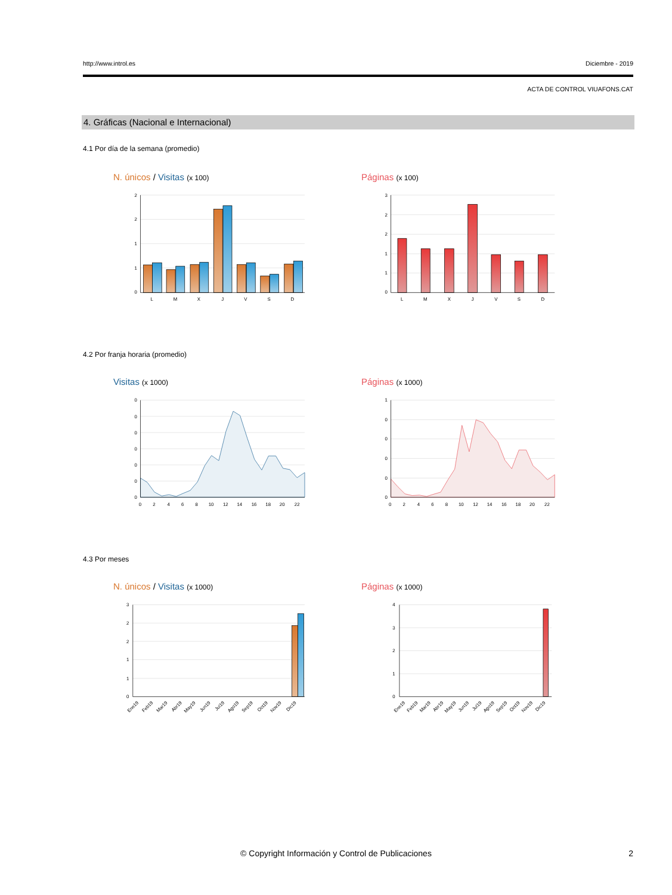http://www.introl.es Diciembre - 2019
ACTA DE CONTROL VIUAFONS.CAT
4. Gráficas (Nacional e Internacional)
4.1 Por día de la semana (promedio)
N. únicos / Visitas (x 100) Páginas (x 100)
2
2
1
1
0
L
M
X
J
V
S
D
3
2
2
1
1
0
L
M
X
J
V
S
D
4.2 Por franja horaria (promedio)
Visitas (x 1000) Páginas (x 1000)
0
0
0
0
0
0
0
0
2
4
6
8
10
12
14
16
18
20
22
1
0
0
0
0
0
0
2
4
6
8
10
12
14
16
18
20
22
4.3 Por meses
N. únicos / Visitas (x 1000) Páginas (x 1000)
3
2
2
1
1
0
Ene19
Feb19
Mar19
Abr19
May19
Jun19
Jul19
Ago19
Sep19
Oct19
Nov19
Dic19
4
3
2
1
0
Ene19
Feb19
Mar19
Abr19
May19
Jun19
Jul19
Ago19
Sep19
Oct19
Nov19
Dic19
© Copyright Información y Control de Publicaciones 2